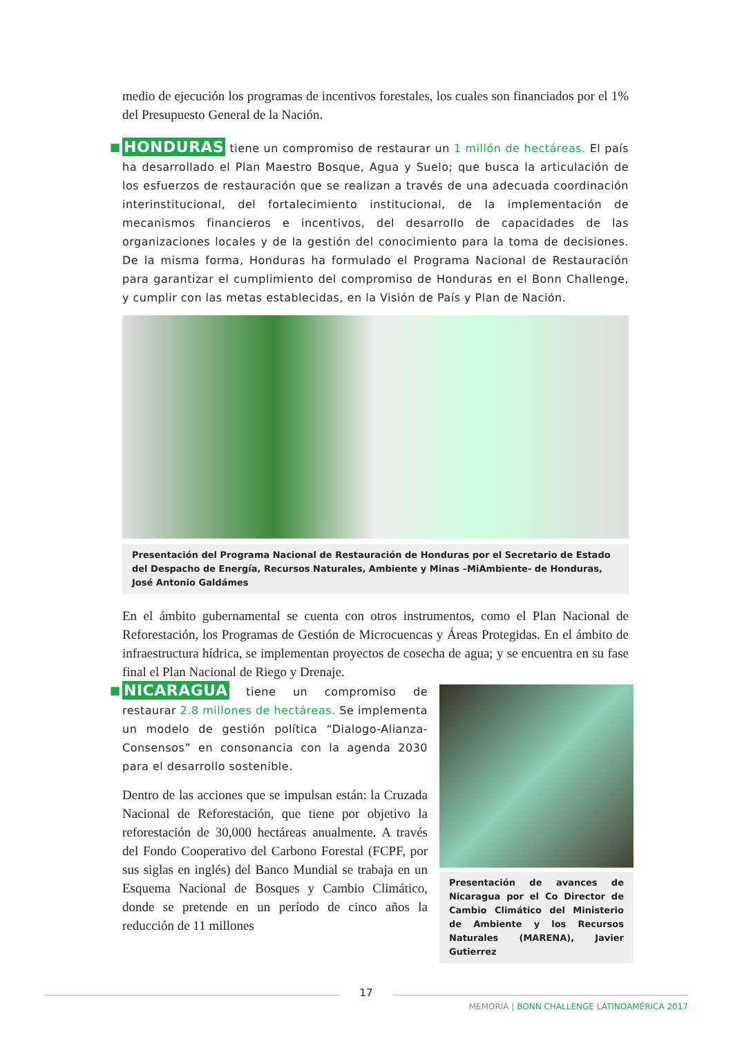medio de ejecución los programas de incentivos forestales, los cuales son financiados por el 1% del Presupuesto General de la Nación.
■ HONDURAS tiene un compromiso de restaurar un 1 millón de hectáreas. El país ha desarrollado el Plan Maestro Bosque, Agua y Suelo; que busca la articulación de los esfuerzos de restauración que se realizan a través de una adecuada coordinación interinstitucional, del fortalecimiento institucional, de la implementación de mecanismos financieros e incentivos, del desarrollo de capacidades de las organizaciones locales y de la gestión del conocimiento para la toma de decisiones. De la misma forma, Honduras ha formulado el Programa Nacional de Restauración para garantizar el cumplimiento del compromiso de Honduras en el Bonn Challenge, y cumplir con las metas establecidas, en la Visión de País y Plan de Nación.
Presentación del Programa Nacional de Restauración de Honduras por el Secretario de Estado del Despacho de Energía, Recursos Naturales, Ambiente y Minas –MiAmbiente- de Honduras, José Antonio Galdámes
En el ámbito gubernamental se cuenta con otros instrumentos, como el Plan Nacional de Reforestación, los Programas de Gestión de Microcuencas y Áreas Protegidas. En el ámbito de infraestructura hídrica, se implementan proyectos de cosecha de agua; y se encuentra en su fase final el Plan Nacional de Riego y Drenaje.
■ NICARAGUA tiene un compromiso de restaurar 2.8 millones de hectáreas. Se implementa un modelo de gestión política “Dialogo-Alianza-Consensos” en consonancia con la agenda 2030 para el desarrollo sostenible.
Dentro de las acciones que se impulsan están: la Cruzada Nacional de Reforestación, que tiene por objetivo la reforestación de 30,000 hectáreas anualmente. A través del Fondo Cooperativo del Carbono Forestal (FCPF, por sus siglas en inglés) del Banco Mundial se trabaja en un Esquema Nacional de Bosques y Cambio Climático, donde se pretende en un período de cinco años la reducción de 11 millones
Presentación de avances de Nicaragua por el Co Director de Cambio Climático del Ministerio de Ambiente y los Recursos Naturales (MARENA), Javier Gutierrez
17
MEMORIA | BONN CHALLENGE LATINOAMÉRICA 2017